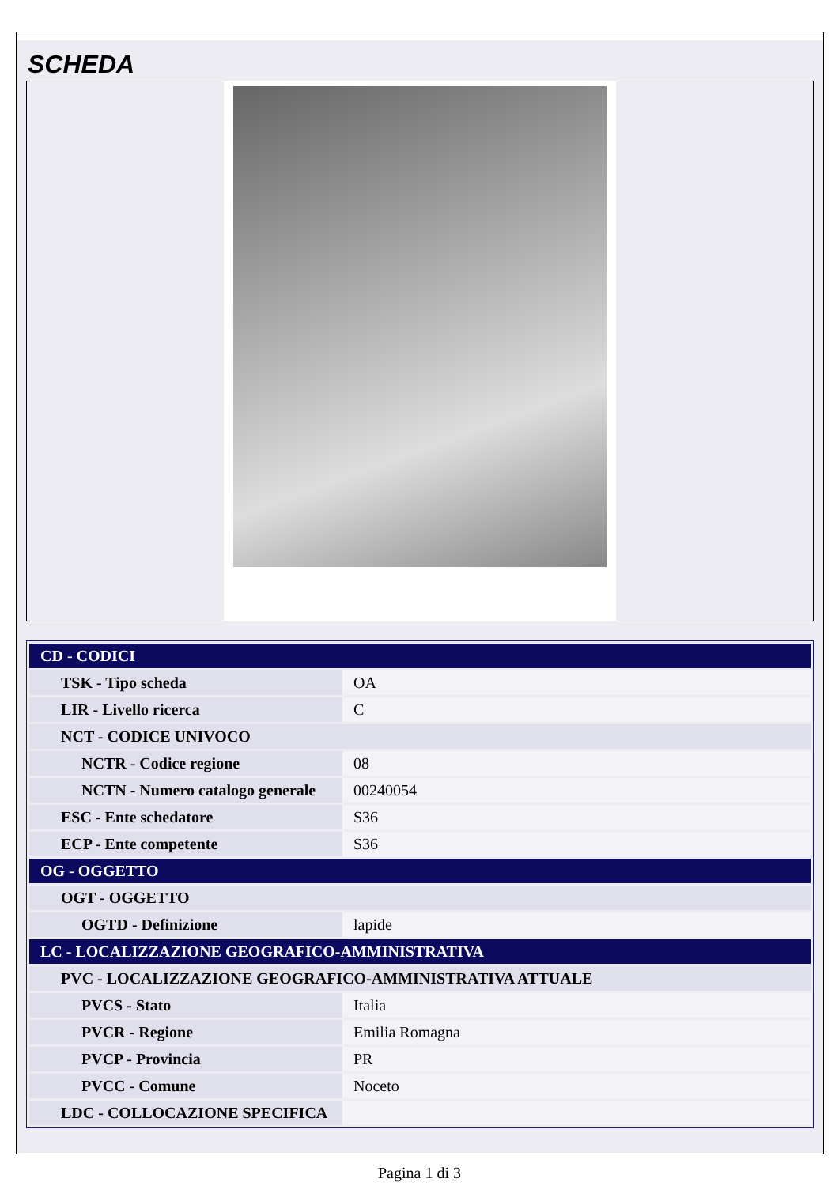SCHEDA
| CD - CODICI | |
| TSK - Tipo scheda | OA |
| LIR - Livello ricerca | C |
| NCT - CODICE UNIVOCO | |
| NCTR - Codice regione | 08 |
| NCTN - Numero catalogo generale | 00240054 |
| ESC - Ente schedatore | S36 |
| ECP - Ente competente | S36 |
| OG - OGGETTO | |
| OGT - OGGETTO | |
| OGTD - Definizione | lapide |
| LC - LOCALIZZAZIONE GEOGRAFICO-AMMINISTRATIVA | |
| PVC - LOCALIZZAZIONE GEOGRAFICO-AMMINISTRATIVA ATTUALE | |
| PVCS - Stato | Italia |
| PVCR - Regione | Emilia Romagna |
| PVCP - Provincia | PR |
| PVCC - Comune | Noceto |
| LDC - COLLOCAZIONE SPECIFICA | |
Pagina 1 di 3